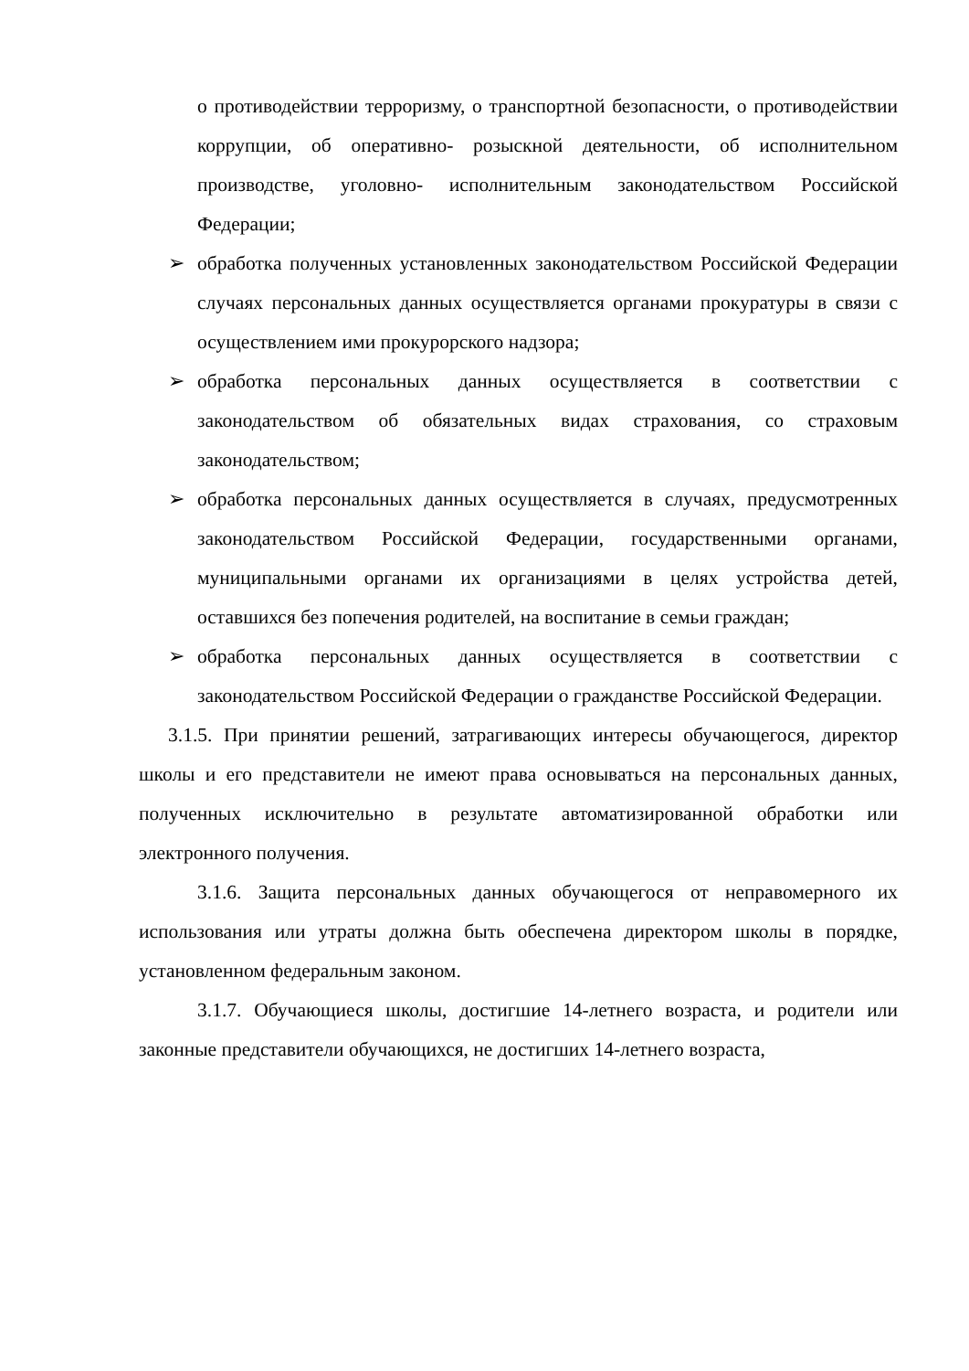о противодействии терроризму, о транспортной безопасности, о противодействии коррупции, об оперативно- розыскной деятельности, об исполнительном производстве, уголовно- исполнительным законодательством Российской Федерации;
➢ обработка полученных установленных законодательством Российской Федерации случаях персональных данных осуществляется органами прокуратуры в связи с осуществлением ими прокурорского надзора;
➢ обработка персональных данных осуществляется в соответствии с законодательством об обязательных видах страхования, со страховым законодательством;
➢ обработка персональных данных осуществляется в случаях, предусмотренных законодательством Российской Федерации, государственными органами, муниципальными органами их организациями в целях устройства детей, оставшихся без попечения родителей, на воспитание в семьи граждан;
➢ обработка персональных данных осуществляется в соответствии с законодательством Российской Федерации о гражданстве Российской Федерации.
3.1.5. При принятии решений, затрагивающих интересы обучающегося, директор школы и его представители не имеют права основываться на персональных данных, полученных исключительно в результате автоматизированной обработки или электронного получения.
3.1.6. Защита персональных данных обучающегося от неправомерного их использования или утраты должна быть обеспечена директором школы в порядке, установленном федеральным законом.
3.1.7. Обучающиеся школы, достигшие 14-летнего возраста, и родители или законные представители обучающихся, не достигших 14-летнего возраста,